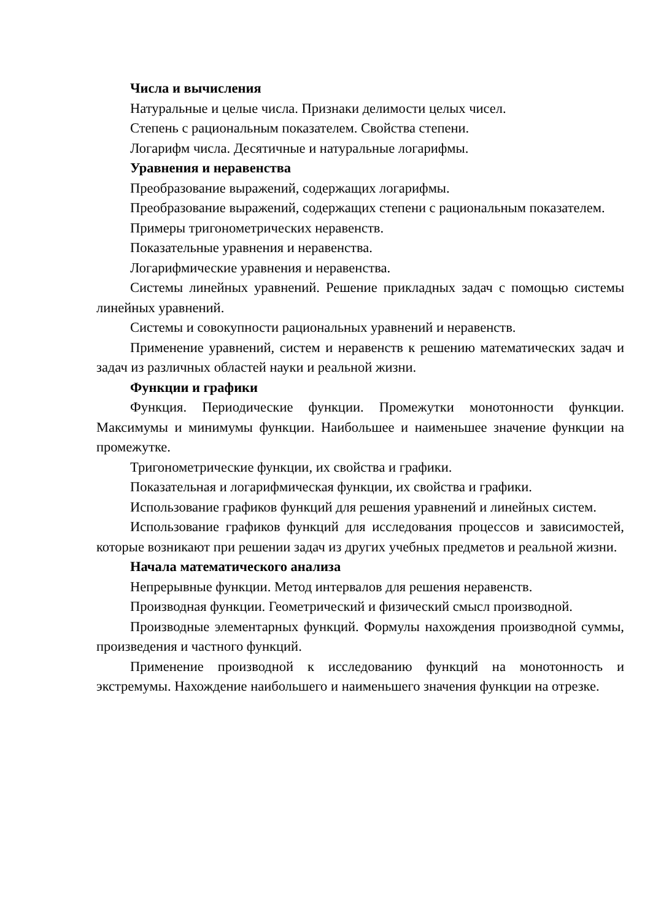Числа и вычисления
Натуральные и целые числа. Признаки делимости целых чисел.
Степень с рациональным показателем. Свойства степени.
Логарифм числа. Десятичные и натуральные логарифмы.
Уравнения и неравенства
Преобразование выражений, содержащих логарифмы.
Преобразование выражений, содержащих степени с рациональным показателем.
Примеры тригонометрических неравенств.
Показательные уравнения и неравенства.
Логарифмические уравнения и неравенства.
Системы линейных уравнений. Решение прикладных задач с помощью системы линейных уравнений.
Системы и совокупности рациональных уравнений и неравенств.
Применение уравнений, систем и неравенств к решению математических задач и задач из различных областей науки и реальной жизни.
Функции и графики
Функция. Периодические функции. Промежутки монотонности функции. Максимумы и минимумы функции. Наибольшее и наименьшее значение функции на промежутке.
Тригонометрические функции, их свойства и графики.
Показательная и логарифмическая функции, их свойства и графики.
Использование графиков функций для решения уравнений и линейных систем.
Использование графиков функций для исследования процессов и зависимостей, которые возникают при решении задач из других учебных предметов и реальной жизни.
Начала математического анализа
Непрерывные функции. Метод интервалов для решения неравенств.
Производная функции. Геометрический и физический смысл производной.
Производные элементарных функций. Формулы нахождения производной суммы, произведения и частного функций.
Применение производной к исследованию функций на монотонность и экстремумы. Нахождение наибольшего и наименьшего значения функции на отрезке.